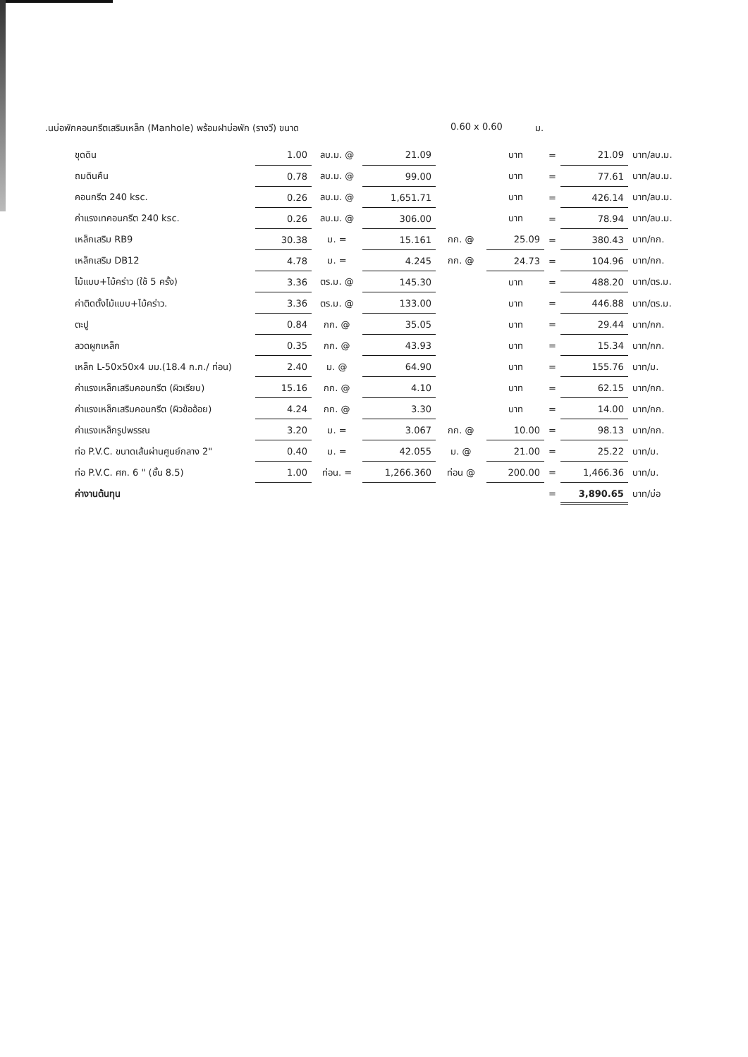.นบ่อพักคอนกรีตเสริมเหล็ก (Manhole) พร้อมฝาบ่อพัก (รางวี) ขนาด 0.60 x 0.60 ม.
| ขุดดิน | 1.00 | ลบ.ม. @ | 21.09 | | บาท | = | 21.09 | บาท/ลบ.ม. |
| ถมดินคืน | 0.78 | ลบ.ม. @ | 99.00 | | บาท | = | 77.61 | บาท/ลบ.ม. |
| คอนกรีต 240 ksc. | 0.26 | ลบ.ม. @ | 1,651.71 | | บาท | = | 426.14 | บาท/ลบ.ม. |
| ค่าแรงเทคอนกรีต 240 ksc. | 0.26 | ลบ.ม. @ | 306.00 | | บาท | = | 78.94 | บาท/ลบ.ม. |
| เหล็กเสริม RB9 | 30.38 | ม. = | 15.161 | กก. @ | 25.09 | = | 380.43 | บาท/กก. |
| เหล็กเสริม DB12 | 4.78 | ม. = | 4.245 | กก. @ | 24.73 | = | 104.96 | บาท/กก. |
| ไม้แบบ+ไม้คร่าว (ใช้ 5 ครั้ง) | 3.36 | ตร.ม. @ | 145.30 | | บาท | = | 488.20 | บาท/ตร.ม. |
| ค่าติดตั้งไม้แบบ+ไม้คร่าว. | 3.36 | ตร.ม. @ | 133.00 | | บาท | = | 446.88 | บาท/ตร.ม. |
| ตะปู | 0.84 | กก. @ | 35.05 | | บาท | = | 29.44 | บาท/กก. |
| ลวดผูกเหล็ก | 0.35 | กก. @ | 43.93 | | บาท | = | 15.34 | บาท/กก. |
| เหล็ก L-50x50x4 มม.(18.4 ก.ก./ ท่อน) | 2.40 | ม. @ | 64.90 | | บาท | = | 155.76 | บาท/ม. |
| ค่าแรงเหล็กเสริมคอนกรีต (ผิวเรียบ) | 15.16 | กก. @ | 4.10 | | บาท | = | 62.15 | บาท/กก. |
| ค่าแรงเหล็กเสริมคอนกรีต (ผิวข้ออ้อย) | 4.24 | กก. @ | 3.30 | | บาท | = | 14.00 | บาท/กก. |
| ค่าแรงเหล็กรูปพรรณ | 3.20 | ม. = | 3.067 | กก. @ | 10.00 | = | 98.13 | บาท/กก. |
| ท่อ P.V.C. ขนาดเส้นผ่านศูนย์กลาง 2" | 0.40 | ม. = | 42.055 | ม. @ | 21.00 | = | 25.22 | บาท/ม. |
| ท่อ P.V.C. ศก. 6 " (ชั้น 8.5) | 1.00 | ท่อน. = | 1,266.360 | ท่อน @ | 200.00 | = | 1,466.36 | บาท/ม. |
| ค่างานต้นทุน | | | | | | = | 3,890.65 | บาท/บ่อ |